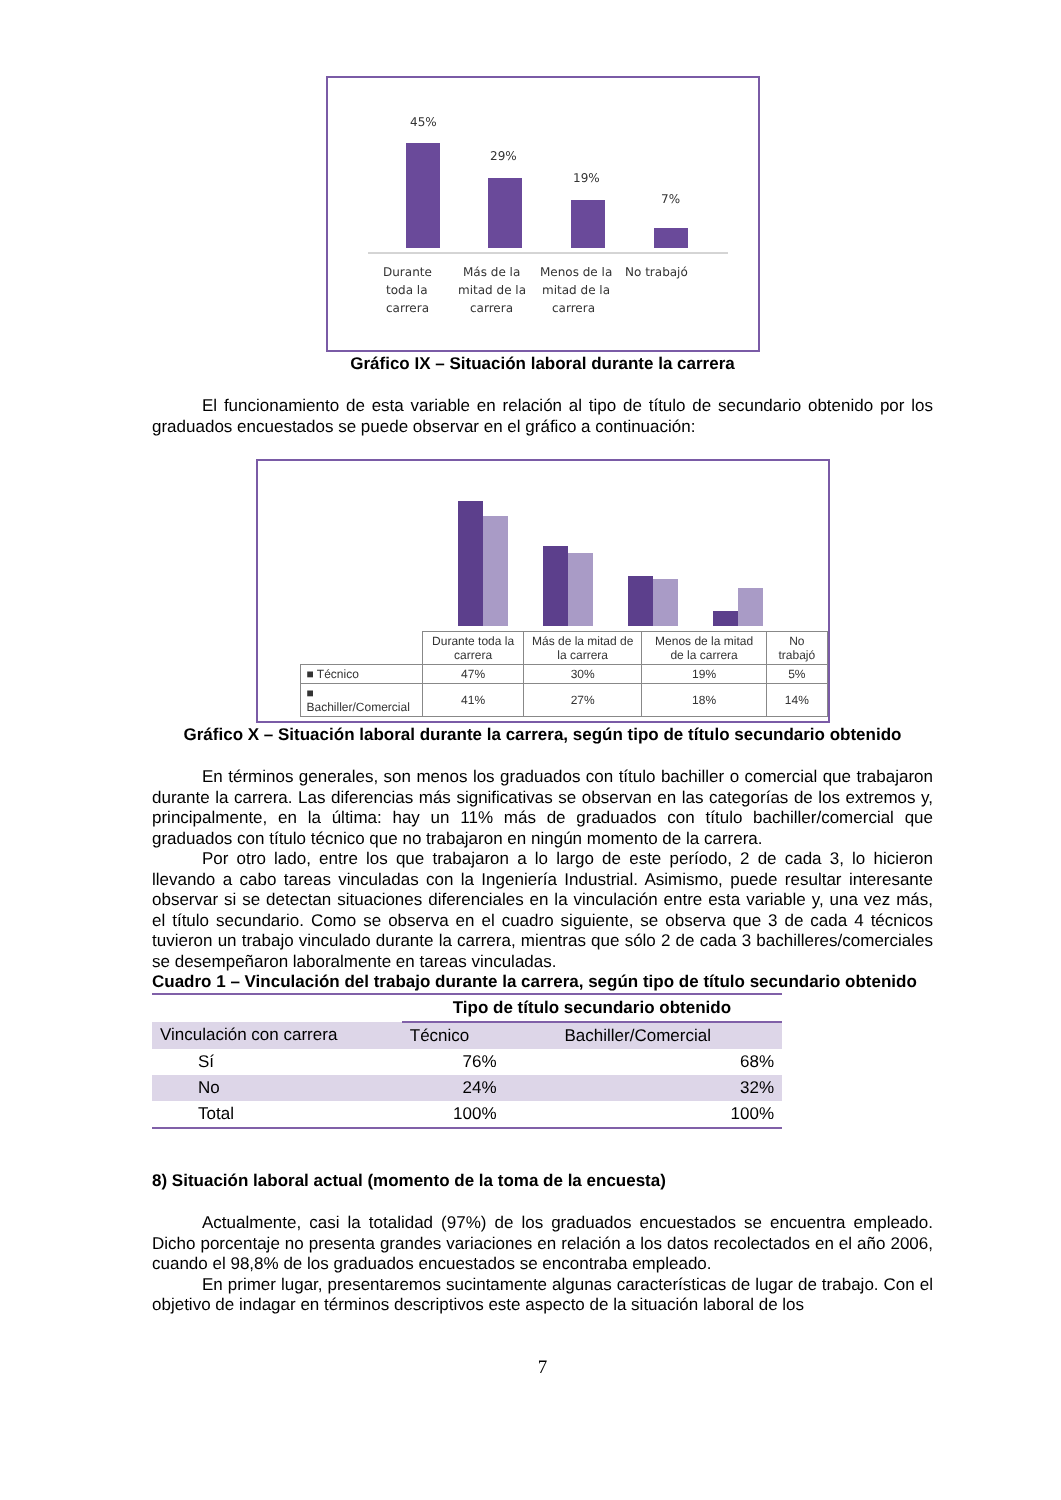45%
29%
19%
7%
Durante
toda la
carrera
Más de la
mitad de la
carrera
Menos de la
mitad de la
carrera
No trabajó
Gráfico IX – Situación laboral durante la carrera
El funcionamiento de esta variable en relación al tipo de título de secundario obtenido por los graduados encuestados se puede observar en el gráfico a continuación:
| | Durante toda la carrera | Más de la mitad de la carrera | Menos de la mitad de la carrera | No trabajó |
| ■ Técnico | 47% | 30% | 19% | 5% |
| ■ Bachiller/Comercial | 41% | 27% | 18% | 14% |
Gráfico X – Situación laboral durante la carrera, según tipo de título secundario obtenido
En términos generales, son menos los graduados con título bachiller o comercial que trabajaron durante la carrera. Las diferencias más significativas se observan en las categorías de los extremos y, principalmente, en la última: hay un 11% más de graduados con título bachiller/comercial que graduados con título técnico que no trabajaron en ningún momento de la carrera.
Por otro lado, entre los que trabajaron a lo largo de este período, 2 de cada 3, lo hicieron llevando a cabo tareas vinculadas con la Ingeniería Industrial. Asimismo, puede resultar interesante observar si se detectan situaciones diferenciales en la vinculación entre esta variable y, una vez más, el título secundario. Como se observa en el cuadro siguiente, se observa que 3 de cada 4 técnicos tuvieron un trabajo vinculado durante la carrera, mientras que sólo 2 de cada 3 bachilleres/comerciales se desempeñaron laboralmente en tareas vinculadas.
Cuadro 1 – Vinculación del trabajo durante la carrera, según tipo de título secundario obtenido
| | Tipo de título secundario obtenido | |
| --- | --- | --- |
| Vinculación con carrera | Técnico | Bachiller/Comercial |
| Sí | 76% | 68% |
| No | 24% | 32% |
| Total | 100% | 100% |
8) Situación laboral actual (momento de la toma de la encuesta)
Actualmente, casi la totalidad (97%) de los graduados encuestados se encuentra empleado. Dicho porcentaje no presenta grandes variaciones en relación a los datos recolectados en el año 2006, cuando el 98,8% de los graduados encuestados se encontraba empleado.
En primer lugar, presentaremos sucintamente algunas características de lugar de trabajo. Con el objetivo de indagar en términos descriptivos este aspecto de la situación laboral de los
7